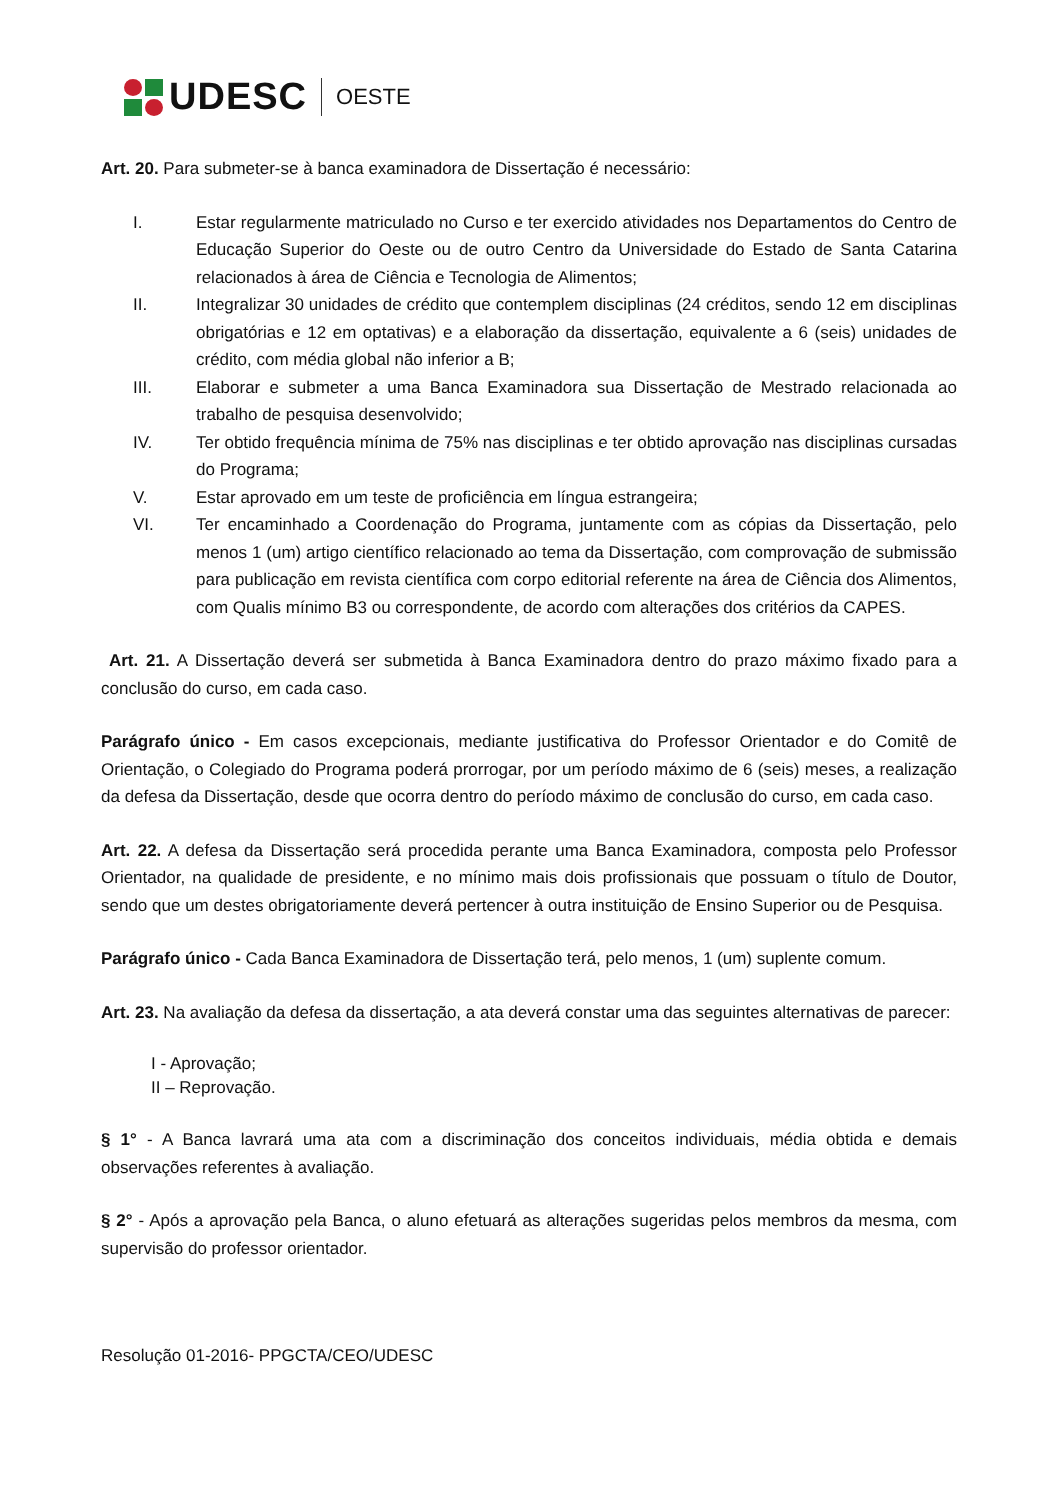UDESC OESTE
Art. 20. Para submeter-se à banca examinadora de Dissertação é necessário:
I. Estar regularmente matriculado no Curso e ter exercido atividades nos Departamentos do Centro de Educação Superior do Oeste ou de outro Centro da Universidade do Estado de Santa Catarina relacionados à área de Ciência e Tecnologia de Alimentos;
II. Integralizar 30 unidades de crédito que contemplem disciplinas (24 créditos, sendo 12 em disciplinas obrigatórias e 12 em optativas) e a elaboração da dissertação, equivalente a 6 (seis) unidades de crédito, com média global não inferior a B;
III. Elaborar e submeter a uma Banca Examinadora sua Dissertação de Mestrado relacionada ao trabalho de pesquisa desenvolvido;
IV. Ter obtido frequência mínima de 75% nas disciplinas e ter obtido aprovação nas disciplinas cursadas do Programa;
V. Estar aprovado em um teste de proficiência em língua estrangeira;
VI. Ter encaminhado a Coordenação do Programa, juntamente com as cópias da Dissertação, pelo menos 1 (um) artigo científico relacionado ao tema da Dissertação, com comprovação de submissão para publicação em revista científica com corpo editorial referente na área de Ciência dos Alimentos, com Qualis mínimo B3 ou correspondente, de acordo com alterações dos critérios da CAPES.
Art. 21. A Dissertação deverá ser submetida à Banca Examinadora dentro do prazo máximo fixado para a conclusão do curso, em cada caso.
Parágrafo único - Em casos excepcionais, mediante justificativa do Professor Orientador e do Comitê de Orientação, o Colegiado do Programa poderá prorrogar, por um período máximo de 6 (seis) meses, a realização da defesa da Dissertação, desde que ocorra dentro do período máximo de conclusão do curso, em cada caso.
Art. 22. A defesa da Dissertação será procedida perante uma Banca Examinadora, composta pelo Professor Orientador, na qualidade de presidente, e no mínimo mais dois profissionais que possuam o título de Doutor, sendo que um destes obrigatoriamente deverá pertencer à outra instituição de Ensino Superior ou de Pesquisa.
Parágrafo único - Cada Banca Examinadora de Dissertação terá, pelo menos, 1 (um) suplente comum.
Art. 23. Na avaliação da defesa da dissertação, a ata deverá constar uma das seguintes alternativas de parecer:
I - Aprovação;
II – Reprovação.
§ 1° - A Banca lavrará uma ata com a discriminação dos conceitos individuais, média obtida e demais observações referentes à avaliação.
§ 2° - Após a aprovação pela Banca, o aluno efetuará as alterações sugeridas pelos membros da mesma, com supervisão do professor orientador.
Resolução 01-2016- PPGCTA/CEO/UDESC